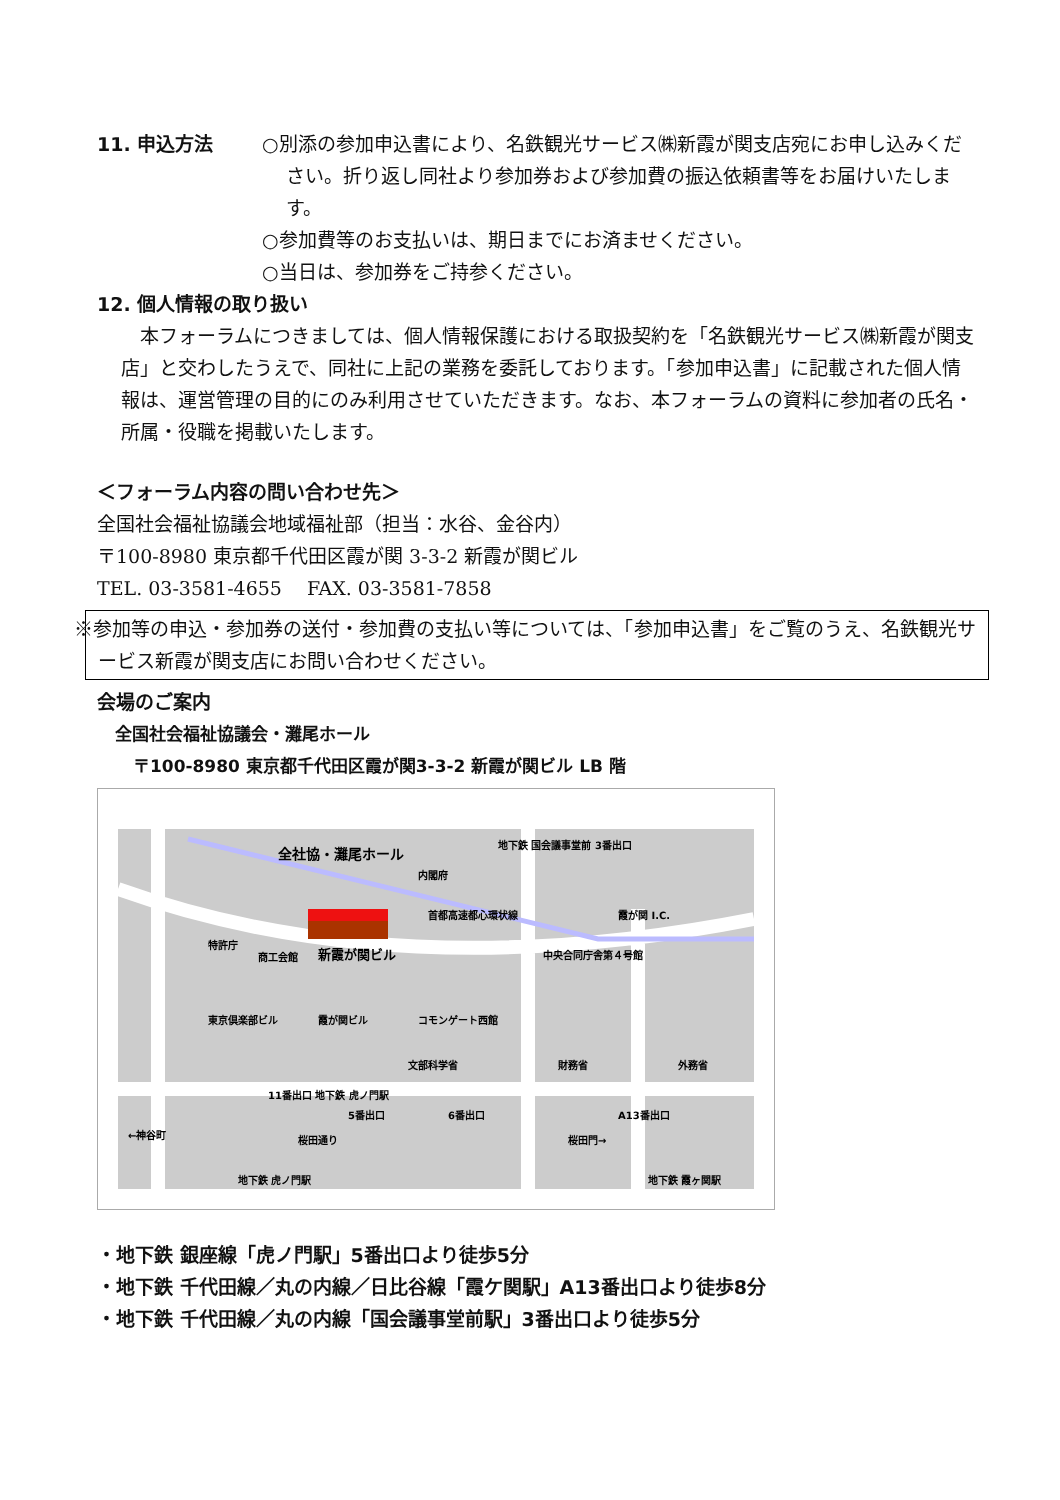11. 申込方法 ○別添の参加申込書により、名鉄観光サービス㈱新霞が関支店宛にお申し込みください。折り返し同社より参加券および参加費の振込依頼書等をお届けいたします。
○参加費等のお支払いは、期日までにお済ませください。
○当日は、参加券をご持参ください。
12. 個人情報の取り扱い
本フォーラムにつきましては、個人情報保護における取扱契約を「名鉄観光サービス㈱新霞が関支店」と交わしたうえで、同社に上記の業務を委託しております。「参加申込書」に記載された個人情報は、運営管理の目的にのみ利用させていただきます。なお、本フォーラムの資料に参加者の氏名・所属・役職を掲載いたします。
＜フォーラム内容の問い合わせ先＞
全国社会福祉協議会地域福祉部（担当：水谷、金谷内）
〒100-8980 東京都千代田区霞が関 3-3-2 新霞が関ビル
TEL. 03-3581-4655 　FAX. 03-3581-7858
※参加等の申込・参加券の送付・参加費の支払い等については、「参加申込書」をご覧のうえ、名鉄観光サービス新霞が関支店にお問い合わせください。
会場のご案内
全国社会福祉協議会・灘尾ホール
〒100-8980 東京都千代田区霞が関3-3-2 新霞が関ビル LB 階
全社協・灘尾ホール
新霞が関ビル
地下鉄 国会議事堂前 3番出口
首都高速都心環状線
霞が関 I.C.
内閣府
特許庁
商工会館
東京倶楽部ビル
霞が関ビル
コモンゲート西館
文部科学省
中央合同庁舎第４号館
財務省
外務省
11番出口 地下鉄 虎ノ門駅
5番出口
6番出口
A13番出口
←神谷町
桜田通り
桜田門→
地下鉄 虎ノ門駅
地下鉄 霞ヶ関駅
・地下鉄 銀座線「虎ノ門駅」5番出口より徒歩5分
・地下鉄 千代田線／丸の内線／日比谷線「霞ケ関駅」A13番出口より徒歩8分
・地下鉄 千代田線／丸の内線「国会議事堂前駅」3番出口より徒歩5分